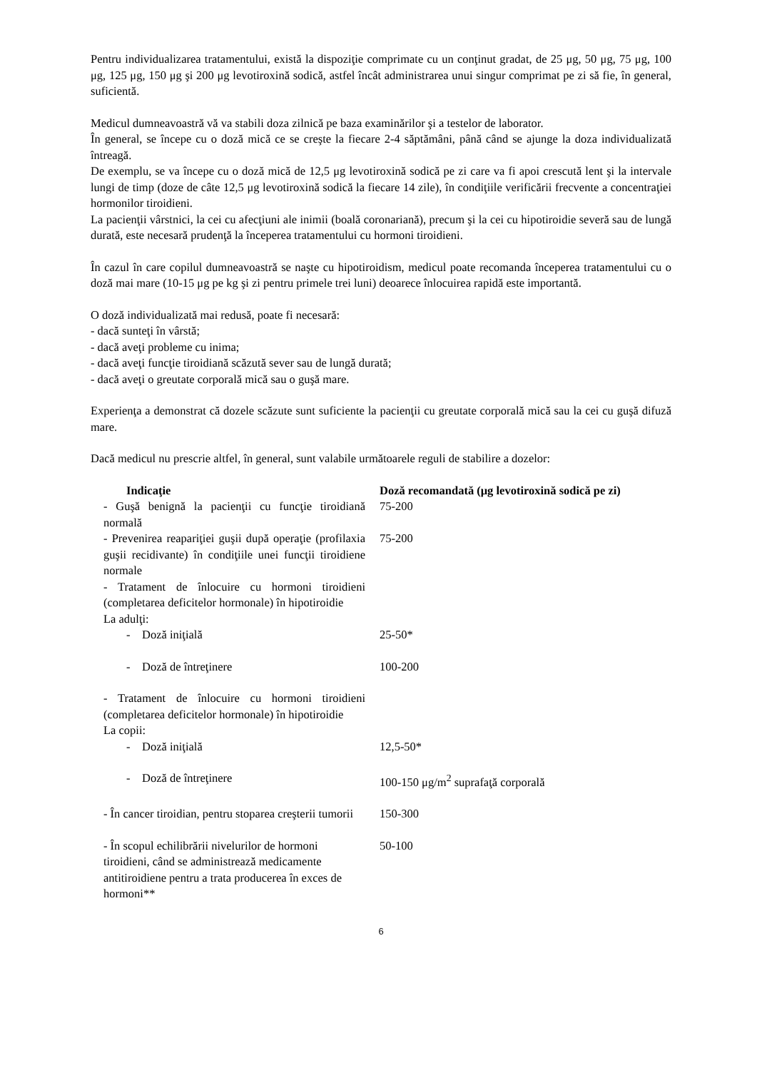Pentru individualizarea tratamentului, există la dispoziţie comprimate cu un conţinut gradat, de 25 μg, 50 μg, 75 μg, 100 μg, 125 μg, 150 μg şi 200 μg levotiroxină sodică, astfel încât administrarea unui singur comprimat pe zi să fie, în general, suficientă.
Medicul dumneavoastră vă va stabili doza zilnică pe baza examinărilor şi a testelor de laborator.
În general, se începe cu o doză mică ce se creşte la fiecare 2-4 săptămâni, până când se ajunge la doza individualizată întreagă.
De exemplu, se va începe cu o doză mică de 12,5 μg levotiroxină sodică pe zi care va fi apoi crescută lent şi la intervale lungi de timp (doze de câte 12,5 μg levotiroxină sodică la fiecare 14 zile), în condiţiile verificării frecvente a concentraţiei hormonilor tiroidieni.
La pacienţii vârstnici, la cei cu afecţiuni ale inimii (boală coronariană), precum şi la cei cu hipotiroidie severă sau de lungă durată, este necesară prudenţă la începerea tratamentului cu hormoni tiroidieni.
În cazul în care copilul dumneavoastră se naşte cu hipotiroidism, medicul poate recomanda începerea tratamentului cu o doză mai mare (10-15 μg pe kg şi zi pentru primele trei luni) deoarece înlocuirea rapidă este importantă.
O doză individualizată mai redusă, poate fi necesară:
- dacă sunteţi în vârstă;
- dacă aveţi probleme cu inima;
- dacă aveţi funcţie tiroidiană scăzută sever sau de lungă durată;
- dacă aveţi o greutate corporală mică sau o guşă mare.
Experienţa a demonstrat că dozele scăzute sunt suficiente la pacienţii cu greutate corporală mică sau la cei cu guşă difuză mare.
Dacă medicul nu prescrie altfel, în general, sunt valabile următoarele reguli de stabilire a dozelor:
| Indicaţie | Doză recomandată (μg levotiroxină sodică pe zi) |
| --- | --- |
| - Guşă benignă la pacienţii cu funcţie tiroidiană normală | 75-200 |
| - Prevenirea reapariţiei guşii după operaţie (profilaxia guşii recidivante) în condiţiile unei funcţii tiroidiene normale | 75-200 |
| - Tratament de înlocuire cu hormoni tiroidieni (completarea deficitelor hormonale) în hipotiroidie La adulţi: | |
| - Doză iniţială | 25-50* |
| - Doză de întreţinere | 100-200 |
| - Tratament de înlocuire cu hormoni tiroidieni (completarea deficitelor hormonale) în hipotiroidie La copii: | |
| - Doză iniţială | 12,5-50* |
| - Doză de întreţinere | 100-150 μg/m<sup>2</sup> suprafaţă corporală |
| - În cancer tiroidian, pentru stoparea creşterii tumorii | 150-300 |
| - În scopul echilibrării nivelurilor de hormoni tiroidieni, când se administrează medicamente antitiroidiene pentru a trata producerea în exces de hormoni** | 50-100 |
6